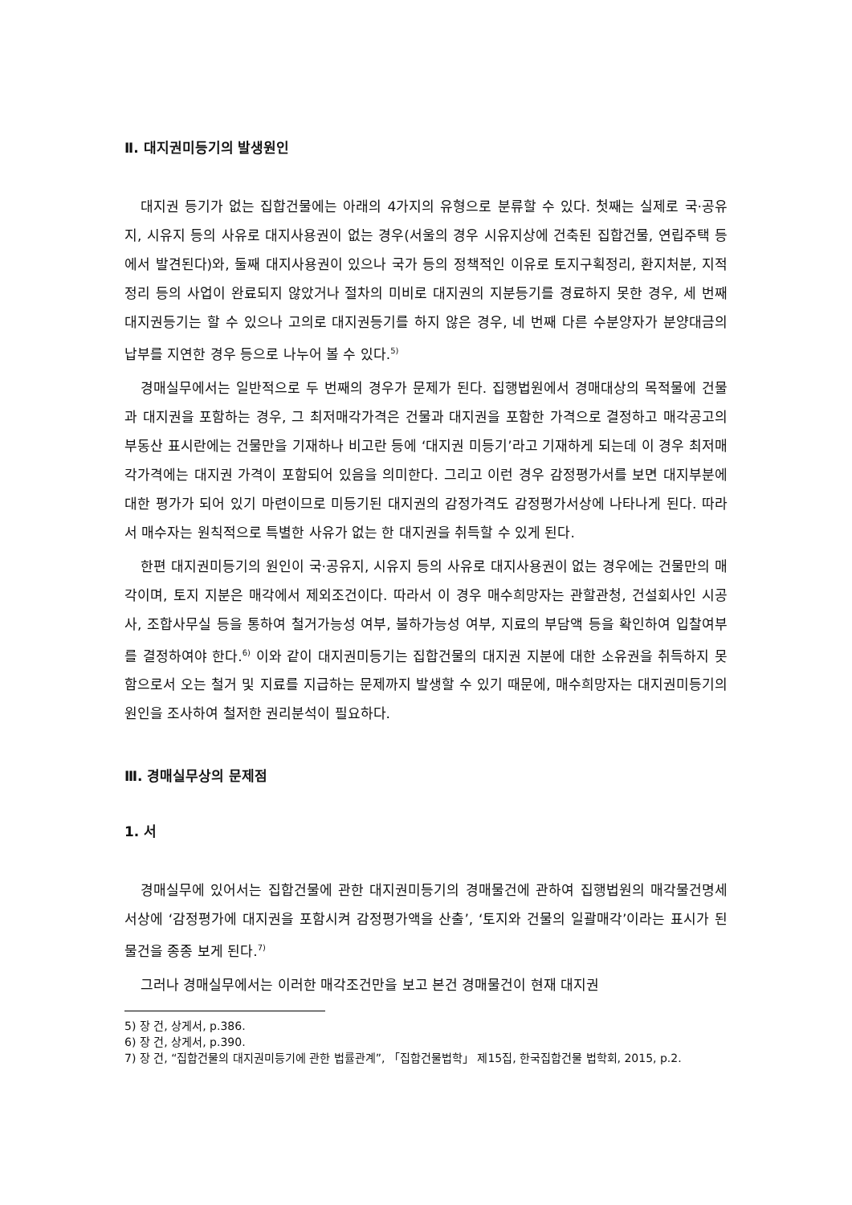Ⅱ. 대지권미등기의 발생원인
대지권 등기가 없는 집합건물에는 아래의 4가지의 유형으로 분류할 수 있다. 첫째는 실제로 국·공유지, 시유지 등의 사유로 대지사용권이 없는 경우(서울의 경우 시유지상에 건축된 집합건물, 연립주택 등에서 발견된다)와, 둘째 대지사용권이 있으나 국가 등의 정책적인 이유로 토지구획정리, 환지처분, 지적정리 등의 사업이 완료되지 않았거나 절차의 미비로 대지권의 지분등기를 경료하지 못한 경우, 세 번째 대지권등기는 할 수 있으나 고의로 대지권등기를 하지 않은 경우, 네 번째 다른 수분양자가 분양대금의 납부를 지연한 경우 등으로 나누어 볼 수 있다.<sup>5)</sup>
경매실무에서는 일반적으로 두 번째의 경우가 문제가 된다. 집행법원에서 경매대상의 목적물에 건물과 대지권을 포함하는 경우, 그 최저매각가격은 건물과 대지권을 포함한 가격으로 결정하고 매각공고의 부동산 표시란에는 건물만을 기재하나 비고란 등에 ‘대지권 미등기’라고 기재하게 되는데 이 경우 최저매각가격에는 대지권 가격이 포함되어 있음을 의미한다. 그리고 이런 경우 감정평가서를 보면 대지부분에 대한 평가가 되어 있기 마련이므로 미등기된 대지권의 감정가격도 감정평가서상에 나타나게 된다. 따라서 매수자는 원칙적으로 특별한 사유가 없는 한 대지권을 취득할 수 있게 된다.
한편 대지권미등기의 원인이 국·공유지, 시유지 등의 사유로 대지사용권이 없는 경우에는 건물만의 매각이며, 토지 지분은 매각에서 제외조건이다. 따라서 이 경우 매수희망자는 관할관청, 건설회사인 시공사, 조합사무실 등을 통하여 철거가능성 여부, 불하가능성 여부, 지료의 부담액 등을 확인하여 입찰여부를 결정하여야 한다.<sup>6)</sup> 이와 같이 대지권미등기는 집합건물의 대지권 지분에 대한 소유권을 취득하지 못함으로서 오는 철거 및 지료를 지급하는 문제까지 발생할 수 있기 때문에, 매수희망자는 대지권미등기의 원인을 조사하여 철저한 권리분석이 필요하다.
Ⅲ. 경매실무상의 문제점
1. 서
경매실무에 있어서는 집합건물에 관한 대지권미등기의 경매물건에 관하여 집행법원의 매각물건명세서상에 ‘감정평가에 대지권을 포함시켜 감정평가액을 산출’, ‘토지와 건물의 일괄매각’이라는 표시가 된 물건을 종종 보게 된다.<sup>7)</sup>
그러나 경매실무에서는 이러한 매각조건만을 보고 본건 경매물건이 현재 대지권
5) 장 건, 상게서, p.386.
6) 장 건, 상게서, p.390.
7) 장 건, “집합건물의 대지권미등기에 관한 법률관계”, 「집합건물법학」 제15집, 한국집합건물 법학회, 2015, p.2.